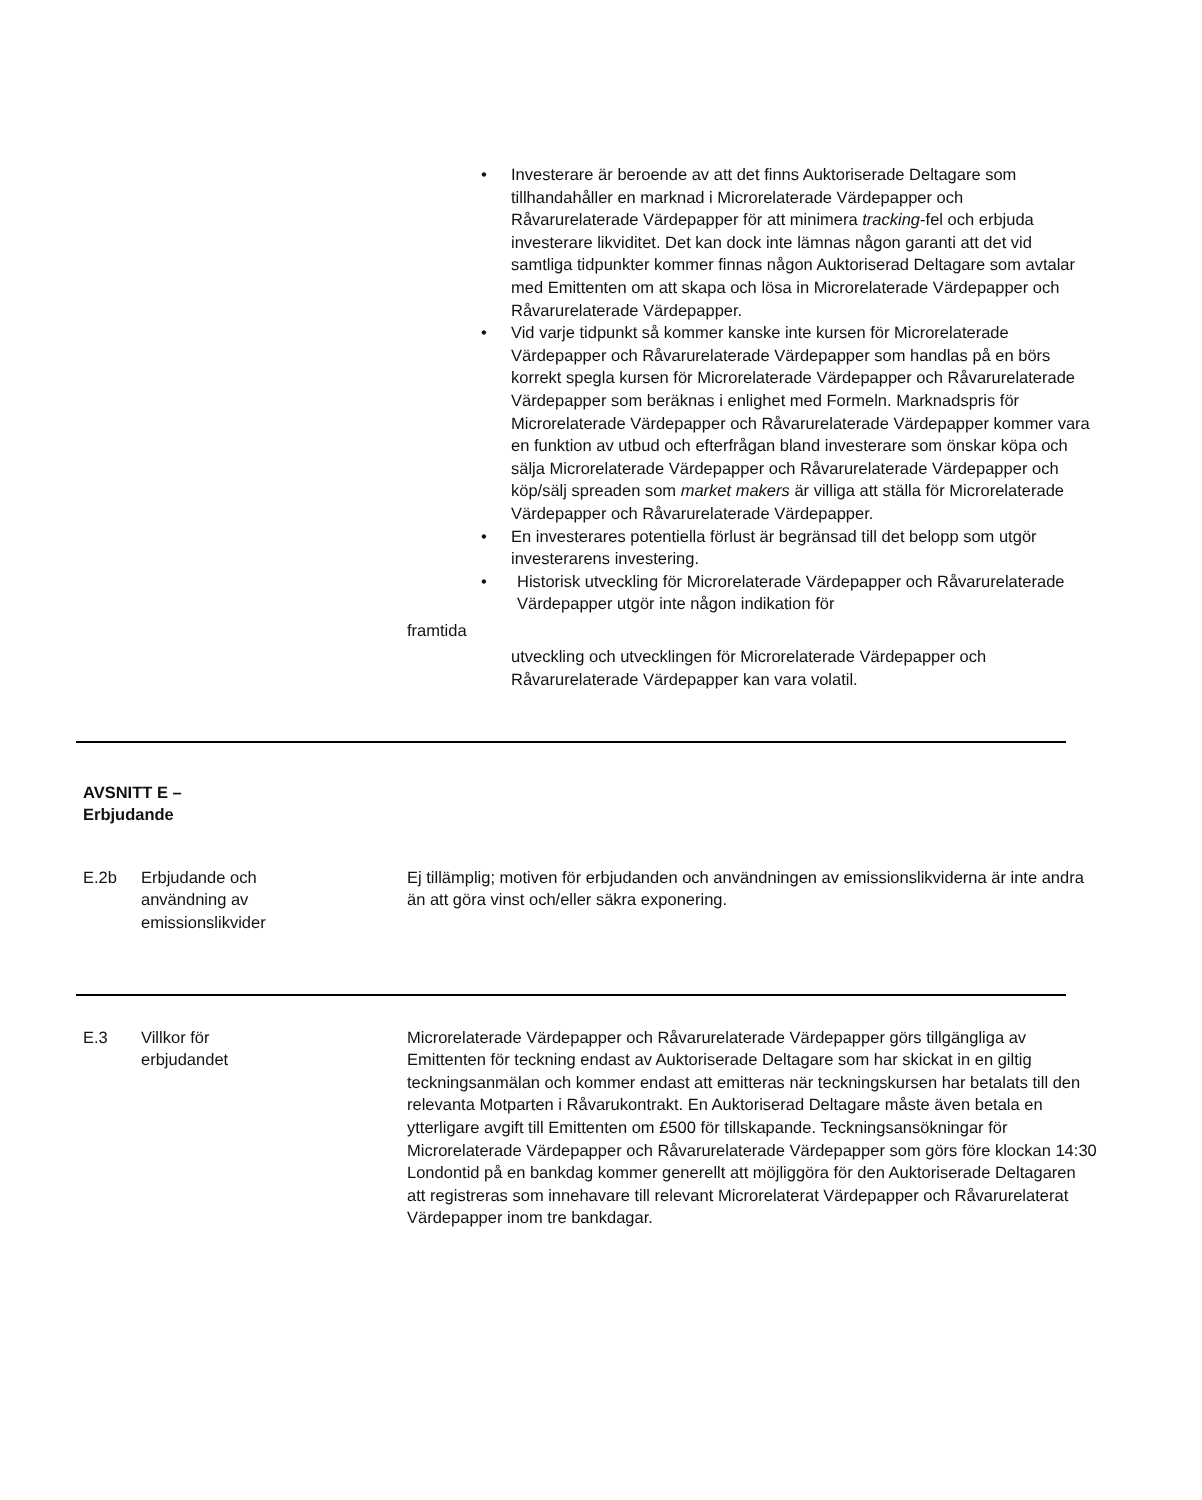• Investerare är beroende av att det finns Auktoriserade Deltagare som tillhandahåller en marknad i Microrelaterade Värdepapper och Råvarurelaterade Värdepapper för att minimera tracking-fel och erbjuda investerare likviditet. Det kan dock inte lämnas någon garanti att det vid samtliga tidpunkter kommer finnas någon Auktoriserad Deltagare som avtalar med Emittenten om att skapa och lösa in Microrelaterade Värdepapper och Råvarurelaterade Värdepapper.
• Vid varje tidpunkt så kommer kanske inte kursen för Microrelaterade Värdepapper och Råvarurelaterade Värdepapper som handlas på en börs korrekt spegla kursen för Microrelaterade Värdepapper och Råvarurelaterade Värdepapper som beräknas i enlighet med Formeln. Marknadspris för Microrelaterade Värdepapper och Råvarurelaterade Värdepapper kommer vara en funktion av utbud och efterfrågan bland investerare som önskar köpa och sälja Microrelaterade Värdepapper och Råvarurelaterade Värdepapper och köp/sälj spreaden som market makers är villiga att ställa för Microrelaterade Värdepapper och Råvarurelaterade Värdepapper.
• En investerares potentiella förlust är begränsad till det belopp som utgör investerarens investering.
• Historisk utveckling för Microrelaterade Värdepapper och Råvarurelaterade Värdepapper utgör inte någon indikation för
framtida
utveckling och utvecklingen för Microrelaterade Värdepapper och Råvarurelaterade Värdepapper kan vara volatil.
AVSNITT E –
Erbjudande
E.2b Erbjudande och
användning av
emissionslikvider
Ej tillämplig; motiven för erbjudanden och användningen av emissionslikviderna är inte andra än att göra vinst och/eller säkra exponering.
E.3 Villkor för
erbjudandet
Microrelaterade Värdepapper och Råvarurelaterade Värdepapper görs tillgängliga av Emittenten för teckning endast av Auktoriserade Deltagare som har skickat in en giltig teckningsanmälan och kommer endast att emitteras när teckningskursen har betalats till den relevanta Motparten i Råvarukontrakt. En Auktoriserad Deltagare måste även betala en ytterligare avgift till Emittenten om £500 för tillskapande. Teckningsansökningar för Microrelaterade Värdepapper och Råvarurelaterade Värdepapper som görs före klockan 14:30 Londontid på en bankdag kommer generellt att möjliggöra för den Auktoriserade Deltagaren att registreras som innehavare till relevant Microrelaterat Värdepapper och Råvarurelaterat Värdepapper inom tre bankdagar.